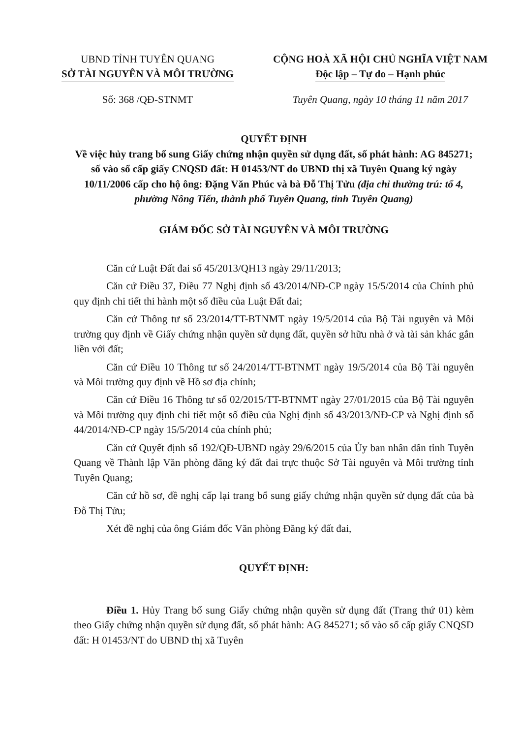UBND TỈNH TUYÊN QUANG
SỞ TÀI NGUYÊN VÀ MÔI TRƯỜNG
CỘNG HOÀ XÃ HỘI CHỦ NGHĨA VIỆT NAM
Độc lập – Tự do – Hạnh phúc
Số: 368 /QĐ-STNMT Tuyên Quang, ngày 10 tháng 11 năm 2017
QUYẾT ĐỊNH
Về việc hủy trang bổ sung Giấy chứng nhận quyền sử dụng đất, số phát hành: AG 845271; số vào sổ cấp giấy CNQSD đất: H 01453/NT do UBND thị xã Tuyên Quang ký ngày 10/11/2006 cấp cho hộ ông: Đặng Văn Phúc và bà Đỗ Thị Tửu (địa chỉ thường trú: tổ 4, phường Nông Tiến, thành phố Tuyên Quang, tỉnh Tuyên Quang)
GIÁM ĐỐC SỞ TÀI NGUYÊN VÀ MÔI TRƯỜNG
Căn cứ Luật Đất đai số 45/2013/QH13 ngày 29/11/2013;
Căn cứ Điều 37, Điều 77 Nghị định số 43/2014/NĐ-CP ngày 15/5/2014 của Chính phủ quy định chi tiết thi hành một số điều của Luật Đất đai;
Căn cứ Thông tư số 23/2014/TT-BTNMT ngày 19/5/2014 của Bộ Tài nguyên và Môi trường quy định về Giấy chứng nhận quyền sử dụng đất, quyền sở hữu nhà ở và tài sản khác gắn liền với đất;
Căn cứ Điều 10 Thông tư số 24/2014/TT-BTNMT ngày 19/5/2014 của Bộ Tài nguyên và Môi trường quy định về Hồ sơ địa chính;
Căn cứ Điều 16 Thông tư số 02/2015/TT-BTNMT ngày 27/01/2015 của Bộ Tài nguyên và Môi trường quy định chi tiết một số điều của Nghị định số 43/2013/NĐ-CP và Nghị định số 44/2014/NĐ-CP ngày 15/5/2014 của chính phủ;
Căn cứ Quyết định số 192/QĐ-UBND ngày 29/6/2015 của Ủy ban nhân dân tỉnh Tuyên Quang về Thành lập Văn phòng đăng ký đất đai trực thuộc Sở Tài nguyên và Môi trường tỉnh Tuyên Quang;
Căn cứ hồ sơ, đề nghị cấp lại trang bổ sung giấy chứng nhận quyền sử dụng đất của bà Đỗ Thị Tửu;
Xét đề nghị của ông Giám đốc Văn phòng Đăng ký đất đai,
QUYẾT ĐỊNH:
Điều 1. Hủy Trang bổ sung Giấy chứng nhận quyền sử dụng đất (Trang thứ 01) kèm theo Giấy chứng nhận quyền sử dụng đất, số phát hành: AG 845271; số vào sổ cấp giấy CNQSD đất: H 01453/NT do UBND thị xã Tuyên